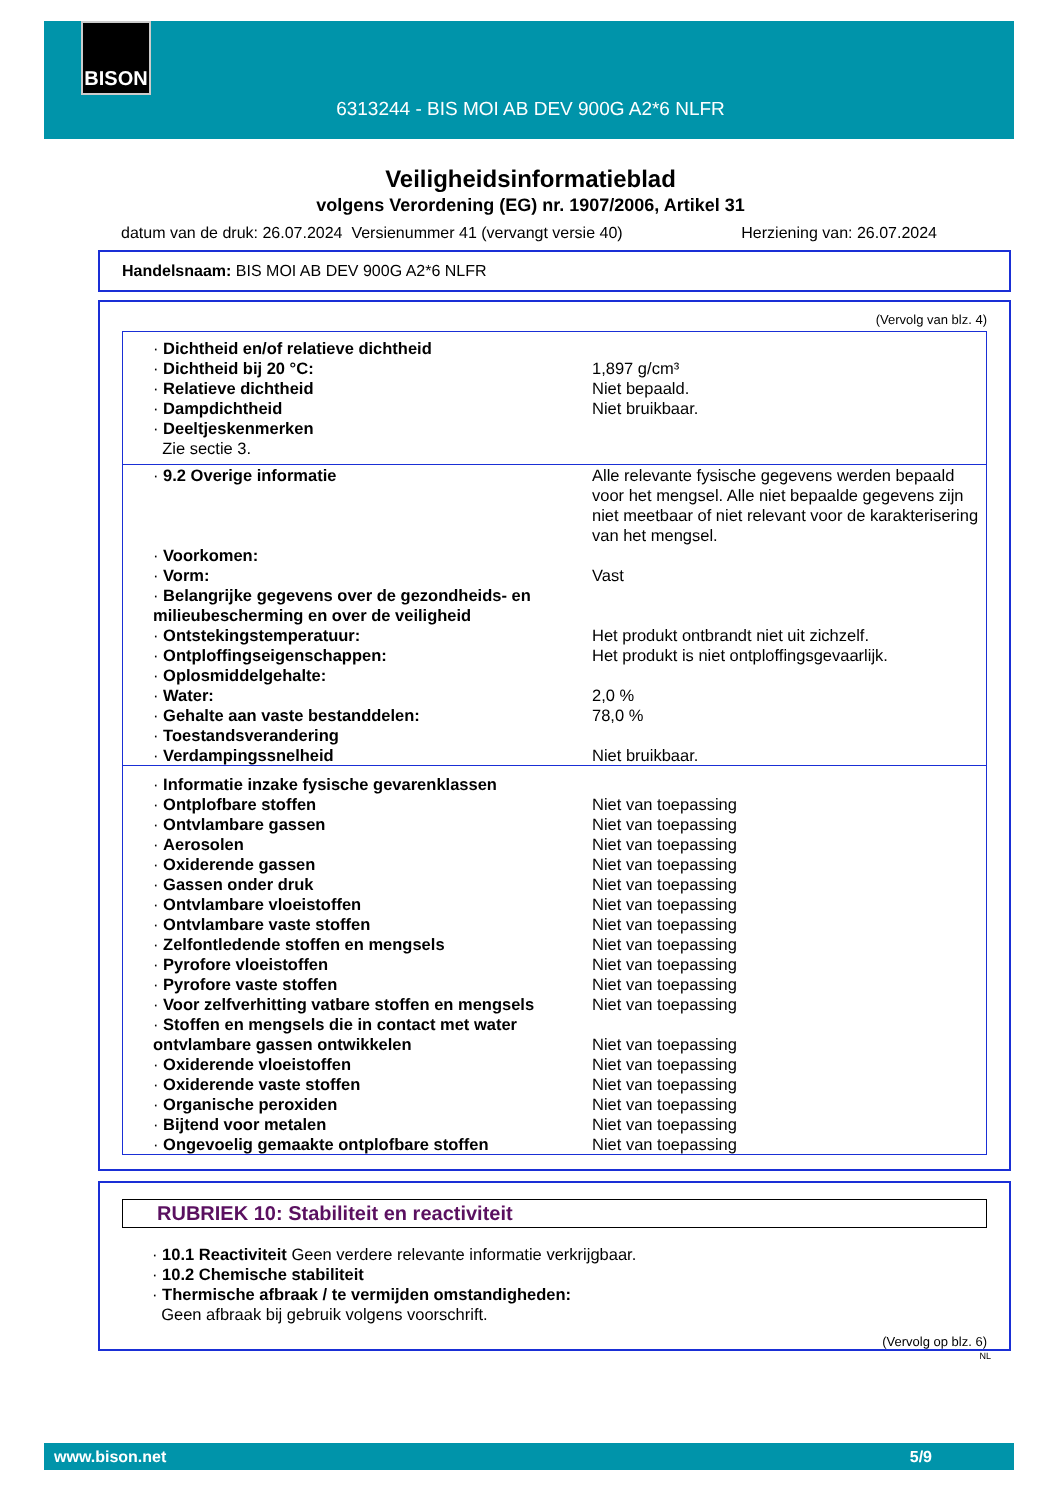BISON
6313244 - BIS MOI AB DEV 900G A2*6 NLFR
Veiligheidsinformatieblad
volgens Verordening (EG) nr. 1907/2006, Artikel 31
datum van de druk: 26.07.2024 Versienummer 41 (vervangt versie 40) Herziening van: 26.07.2024
Handelsnaam: BIS MOI AB DEV 900G A2*6 NLFR
(Vervolg van blz. 4)
| · Dichtheid en/of relatieve dichtheid | |
| · Dichtheid bij 20 °C: | 1,897 g/cm³ |
| · Relatieve dichtheid | Niet bepaald. |
| · Dampdichtheid | Niet bruikbaar. |
| · Deeltjeskenmerken Zie sectie 3. | |
| · 9.2 Overige informatie | Alle relevante fysische gegevens werden bepaald voor het mengsel. Alle niet bepaalde gegevens zijn niet meetbaar of niet relevant voor de karakterisering van het mengsel. |
| · Voorkomen: | |
| · Vorm: | Vast |
| · Belangrijke gegevens over de gezondheids- en milieubescherming en over de veiligheid | |
| · Ontstekingstemperatuur: | Het produkt ontbrandt niet uit zichzelf. |
| · Ontploffingseigenschappen: | Het produkt is niet ontploffingsgevaarlijk. |
| · Oplosmiddelgehalte: | |
| · Water: | 2,0 % |
| · Gehalte aan vaste bestanddelen: | 78,0 % |
| · Toestandsverandering | |
| · Verdampingssnelheid | Niet bruikbaar. |
| · Informatie inzake fysische gevarenklassen | |
| · Ontplofbare stoffen | Niet van toepassing |
| · Ontvlambare gassen | Niet van toepassing |
| · Aerosolen | Niet van toepassing |
| · Oxiderende gassen | Niet van toepassing |
| · Gassen onder druk | Niet van toepassing |
| · Ontvlambare vloeistoffen | Niet van toepassing |
| · Ontvlambare vaste stoffen | Niet van toepassing |
| · Zelfontledende stoffen en mengsels | Niet van toepassing |
| · Pyrofore vloeistoffen | Niet van toepassing |
| · Pyrofore vaste stoffen | Niet van toepassing |
| · Voor zelfverhitting vatbare stoffen en mengsels | Niet van toepassing |
| · Stoffen en mengsels die in contact met water ontvlambare gassen ontwikkelen | Niet van toepassing |
| · Oxiderende vloeistoffen | Niet van toepassing |
| · Oxiderende vaste stoffen | Niet van toepassing |
| · Organische peroxiden | Niet van toepassing |
| · Bijtend voor metalen | Niet van toepassing |
| · Ongevoelig gemaakte ontplofbare stoffen | Niet van toepassing |
RUBRIEK 10: Stabiliteit en reactiviteit
· 10.1 Reactiviteit Geen verdere relevante informatie verkrijgbaar.
· 10.2 Chemische stabiliteit
· Thermische afbraak / te vermijden omstandigheden:
Geen afbraak bij gebruik volgens voorschrift.
(Vervolg op blz. 6)
NL
www.bison.net 5/9